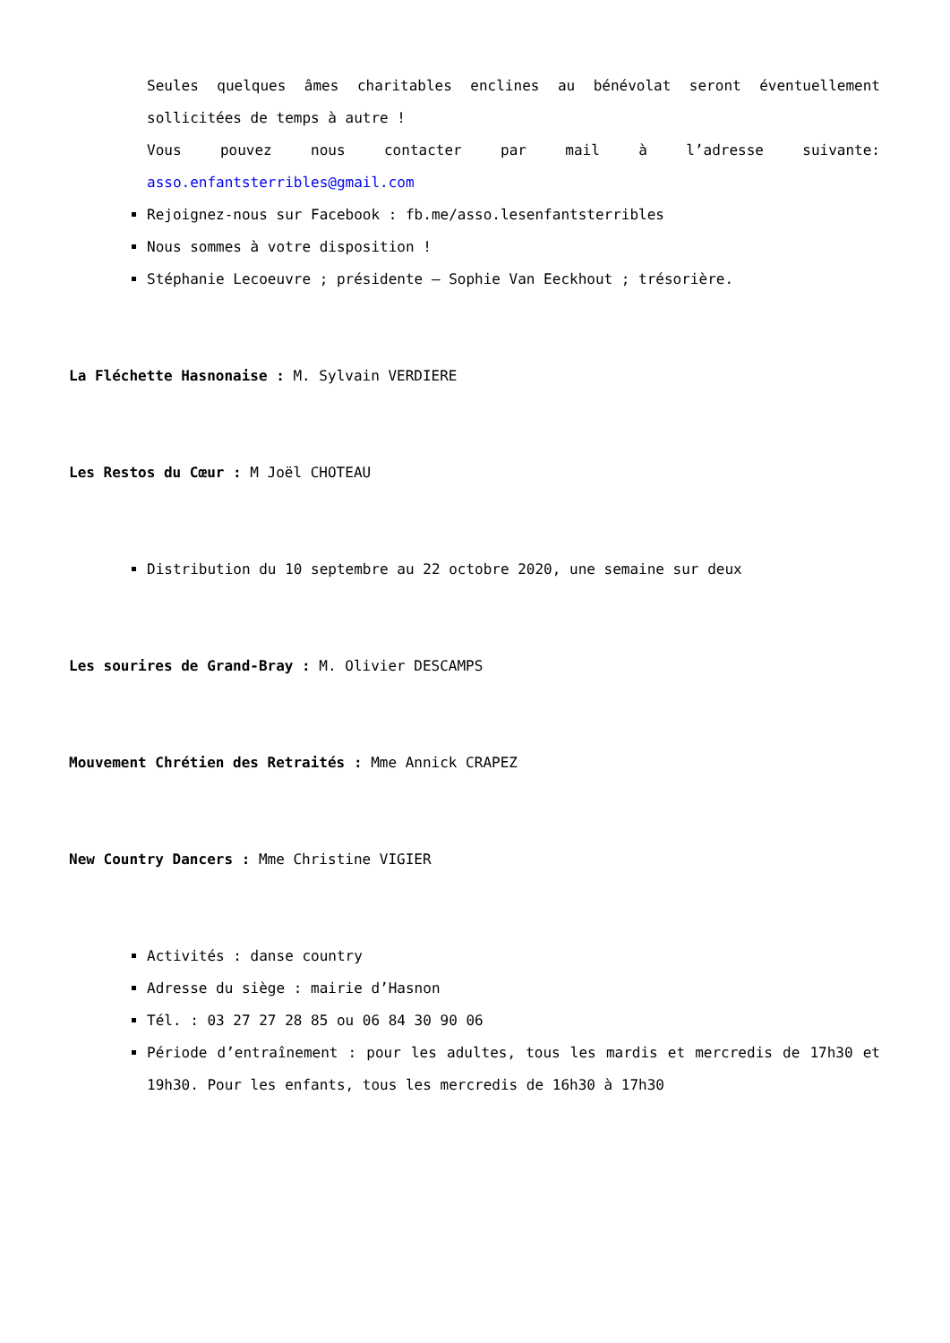Seules quelques âmes charitables enclines au bénévolat seront éventuellement sollicitées de temps à autre !
Vous pouvez nous contacter par mail à l’adresse suivante: asso.enfantsterribles@gmail.com
Rejoignez-nous sur Facebook : fb.me/asso.lesenfantsterribles
Nous sommes à votre disposition !
Stéphanie Lecoeuvre ; présidente – Sophie Van Eeckhout ; trésorière.
La Fléchette Hasnonaise : M. Sylvain VERDIERE
Les Restos du Cœur : M Joël CHOTEAU
Distribution du 10 septembre au 22 octobre 2020, une semaine sur deux
Les sourires de Grand-Bray : M. Olivier DESCAMPS
Mouvement Chrétien des Retraités : Mme Annick CRAPEZ
New Country Dancers : Mme Christine VIGIER
Activités : danse country
Adresse du siège : mairie d’Hasnon
Tél. : 03 27 27 28 85 ou 06 84 30 90 06
Période d’entraînement : pour les adultes, tous les mardis et mercredis de 17h30 et 19h30. Pour les enfants, tous les mercredis de 16h30 à 17h30